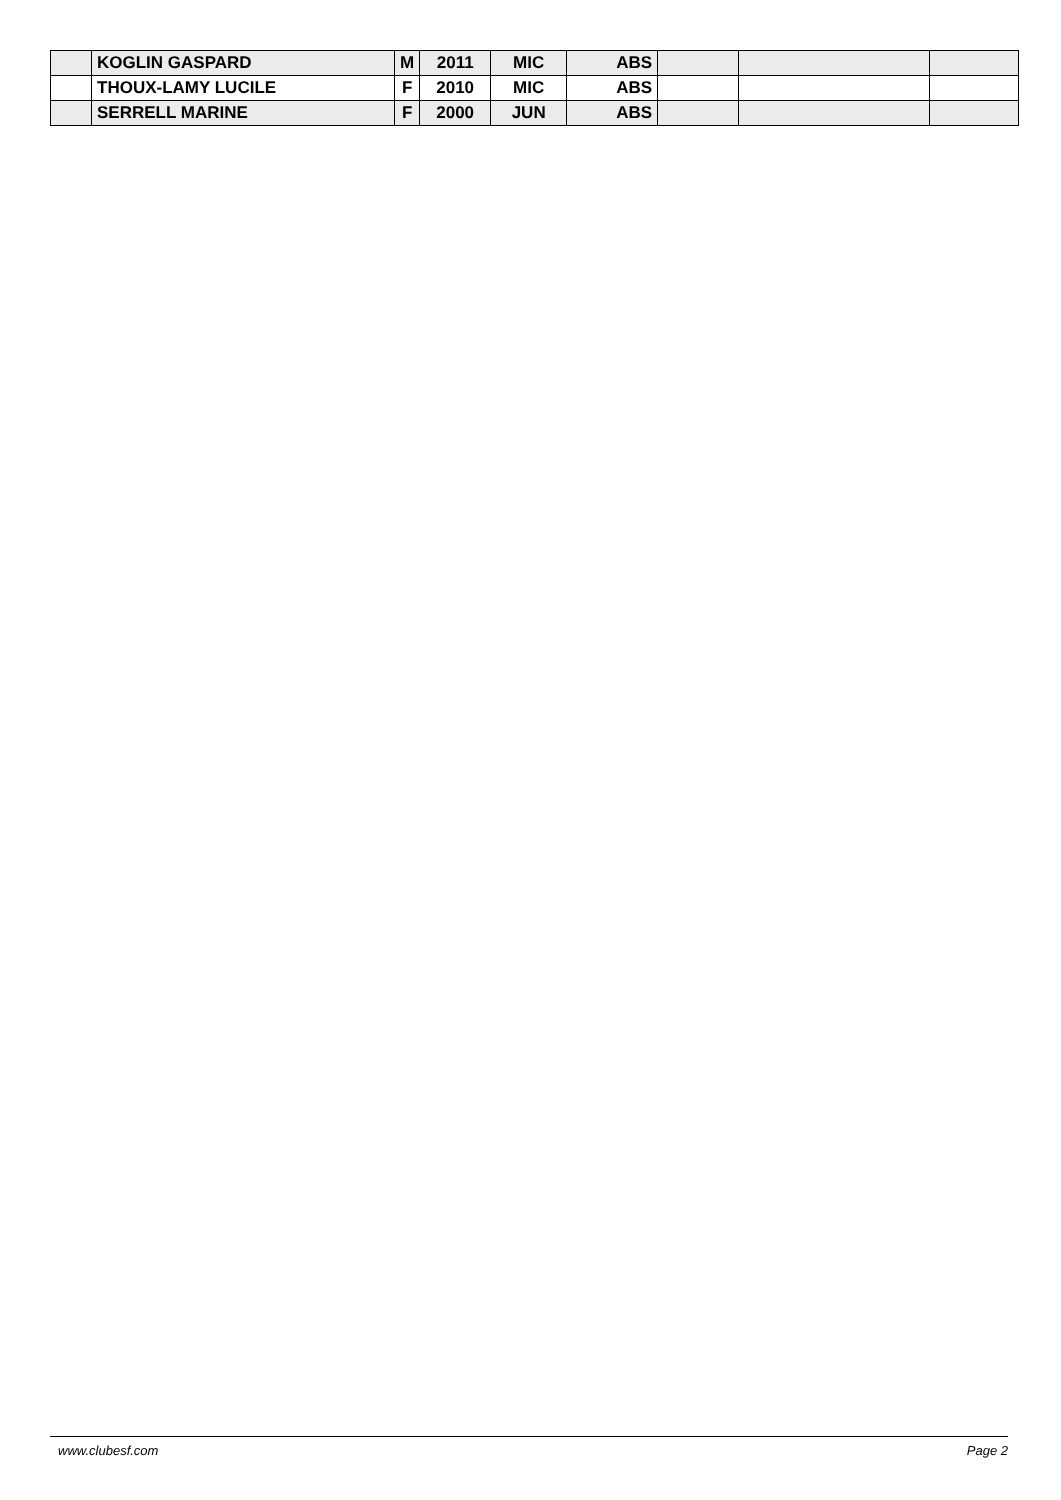| | KOGLIN GASPARD | M | 2011 | MIC | ABS | | | |
| | THOUX-LAMY LUCILE | F | 2010 | MIC | ABS | | | |
| | SERRELL MARINE | F | 2000 | JUN | ABS | | | |
www.clubesf.com Page 2